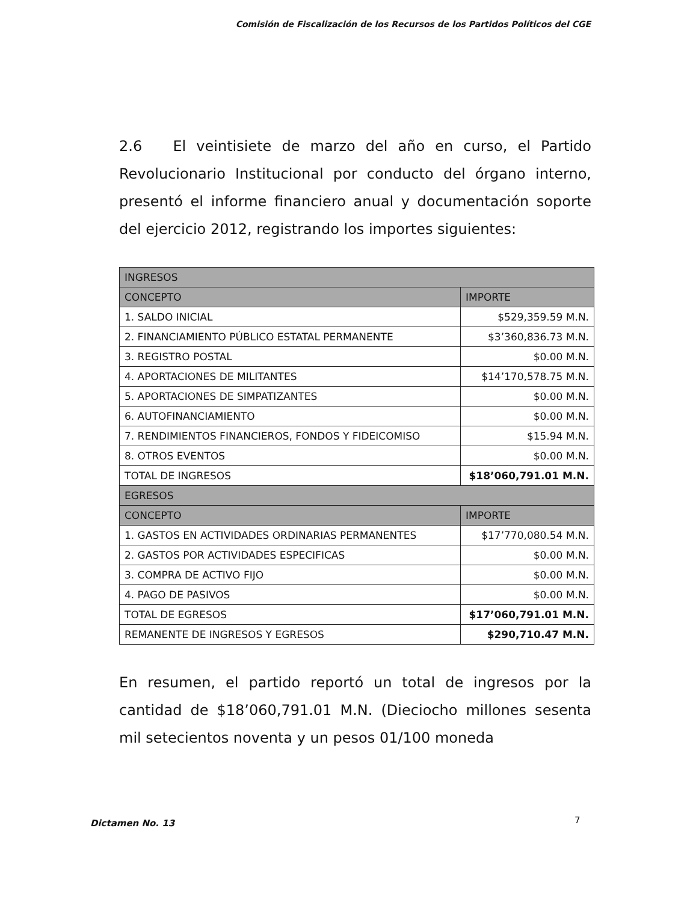Comisión de Fiscalización de los Recursos de los Partidos Políticos del CGE
2.6 El veintisiete de marzo del año en curso, el Partido Revolucionario Institucional por conducto del órgano interno, presentó el informe financiero anual y documentación soporte del ejercicio 2012, registrando los importes siguientes:
| INGRESOS | |
| --- | --- |
| CONCEPTO | IMPORTE |
| 1. SALDO INICIAL | $529,359.59 M.N. |
| 2. FINANCIAMIENTO PÚBLICO ESTATAL PERMANENTE | $3’360,836.73 M.N. |
| 3. REGISTRO POSTAL | $0.00 M.N. |
| 4. APORTACIONES DE MILITANTES | $14’170,578.75 M.N. |
| 5. APORTACIONES DE SIMPATIZANTES | $0.00 M.N. |
| 6. AUTOFINANCIAMIENTO | $0.00 M.N. |
| 7. RENDIMIENTOS FINANCIEROS, FONDOS Y FIDEICOMISO | $15.94 M.N. |
| 8. OTROS EVENTOS | $0.00 M.N. |
| TOTAL DE INGRESOS | $18’060,791.01 M.N. |
| EGRESOS | |
| CONCEPTO | IMPORTE |
| 1. GASTOS EN ACTIVIDADES ORDINARIAS PERMANENTES | $17’770,080.54 M.N. |
| 2. GASTOS POR ACTIVIDADES ESPECIFICAS | $0.00 M.N. |
| 3. COMPRA DE ACTIVO FIJO | $0.00 M.N. |
| 4. PAGO DE PASIVOS | $0.00 M.N. |
| TOTAL DE EGRESOS | $17’060,791.01 M.N. |
| REMANENTE DE INGRESOS Y EGRESOS | $290,710.47 M.N. |
En resumen, el partido reportó un total de ingresos por la cantidad de $18’060,791.01 M.N. (Dieciocho millones sesenta mil setecientos noventa y un pesos 01/100 moneda
Dictamen No. 13 7